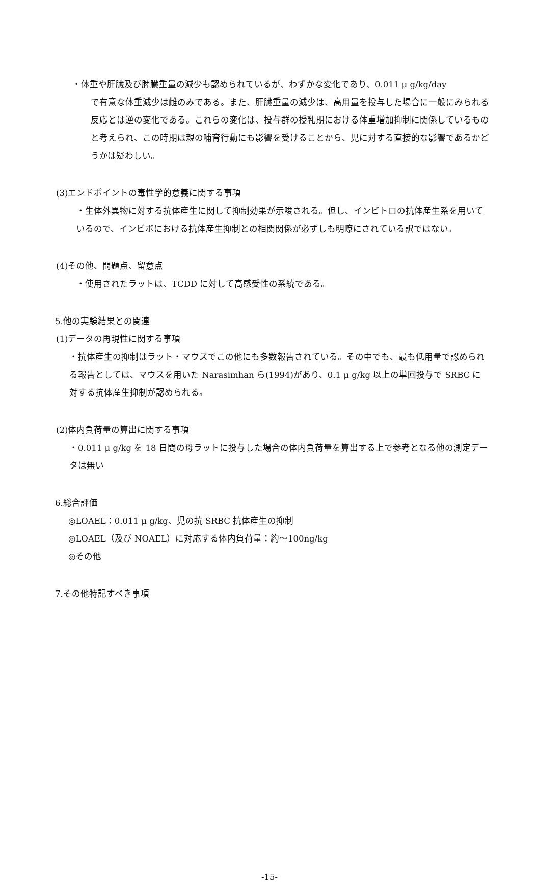・体重や肝臓及び脾臓重量の減少も認められているが、わずかな変化であり、0.011 μ g/kg/day
で有意な体重減少は雌のみである。また、肝臓重量の減少は、高用量を投与した場合に一般にみられる反応とは逆の変化である。これらの変化は、投与群の授乳期における体重増加抑制に関係しているものと考えられ、この時期は親の哺育行動にも影響を受けることから、児に対する直接的な影響であるかどうかは疑わしい。
(3)エンドポイントの毒性学的意義に関する事項
・生体外異物に対する抗体産生に関して抑制効果が示唆される。但し、インビトロの抗体産生系を用いているので、インビボにおける抗体産生抑制との相関関係が必ずしも明瞭にされている訳ではない。
(4)その他、問題点、留意点
・使用されたラットは、TCDD に対して高感受性の系統である。
5.他の実験結果との関連
(1)データの再現性に関する事項
・抗体産生の抑制はラット・マウスでこの他にも多数報告されている。その中でも、最も低用量で認められる報告としては、マウスを用いた Narasimhan ら(1994)があり、0.1 μ g/kg 以上の単回投与で SRBC に対する抗体産生抑制が認められる。
(2)体内負荷量の算出に関する事項
・0.011 μ g/kg を 18 日間の母ラットに投与した場合の体内負荷量を算出する上で参考となる他の測定データは無い
6.総合評価
◎LOAEL：0.011 μ g/kg、児の抗 SRBC 抗体産生の抑制
◎LOAEL（及び NOAEL）に対応する体内負荷量：約～100ng/kg
◎その他
7.その他特記すべき事項
-15-